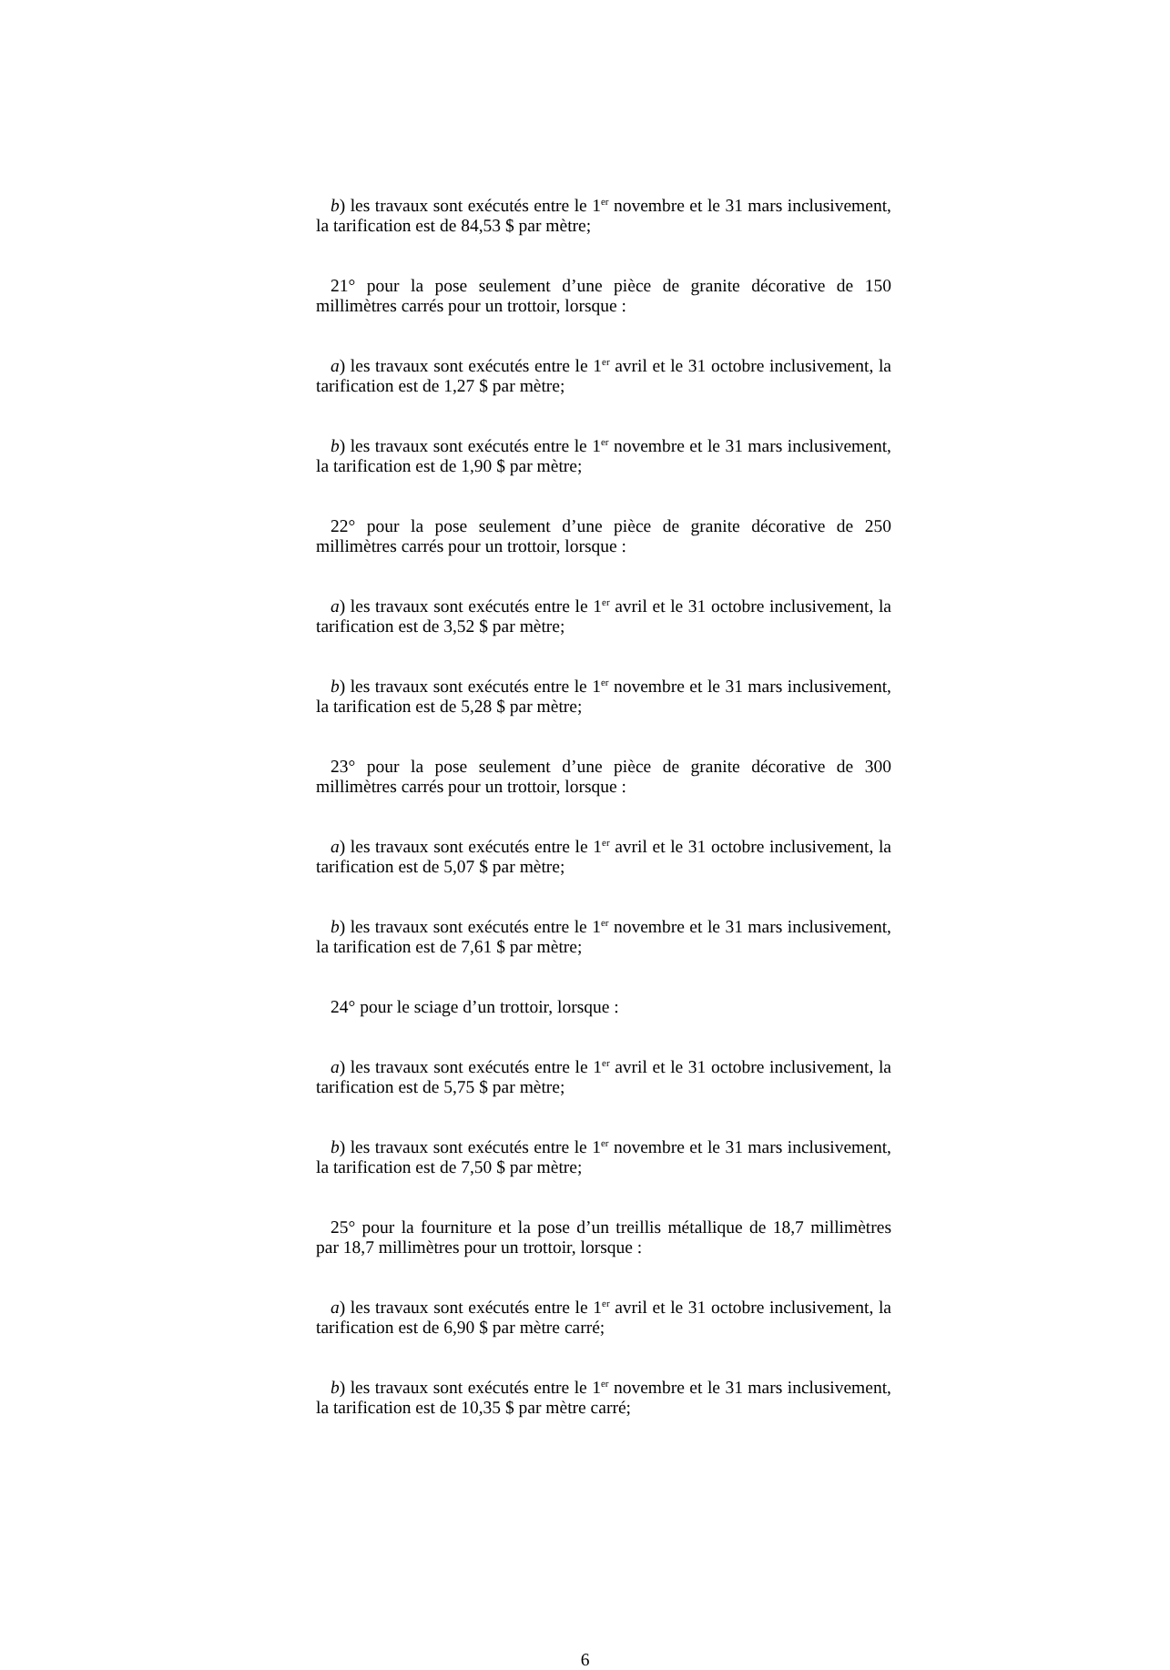b) les travaux sont exécutés entre le 1<sup>er</sup> novembre et le 31 mars inclusivement, la tarification est de 84,53 $ par mètre;
21° pour la pose seulement d’une pièce de granite décorative de 150 millimètres carrés pour un trottoir, lorsque :
a) les travaux sont exécutés entre le 1<sup>er</sup> avril et le 31 octobre inclusivement, la tarification est de 1,27 $ par mètre;
b) les travaux sont exécutés entre le 1<sup>er</sup> novembre et le 31 mars inclusivement, la tarification est de 1,90 $ par mètre;
22° pour la pose seulement d’une pièce de granite décorative de 250 millimètres carrés pour un trottoir, lorsque :
a) les travaux sont exécutés entre le 1<sup>er</sup> avril et le 31 octobre inclusivement, la tarification est de 3,52 $ par mètre;
b) les travaux sont exécutés entre le 1<sup>er</sup> novembre et le 31 mars inclusivement, la tarification est de 5,28 $ par mètre;
23° pour la pose seulement d’une pièce de granite décorative de 300 millimètres carrés pour un trottoir, lorsque :
a) les travaux sont exécutés entre le 1<sup>er</sup> avril et le 31 octobre inclusivement, la tarification est de 5,07 $ par mètre;
b) les travaux sont exécutés entre le 1<sup>er</sup> novembre et le 31 mars inclusivement, la tarification est de 7,61 $ par mètre;
24° pour le sciage d’un trottoir, lorsque :
a) les travaux sont exécutés entre le 1<sup>er</sup> avril et le 31 octobre inclusivement, la tarification est de 5,75 $ par mètre;
b) les travaux sont exécutés entre le 1<sup>er</sup> novembre et le 31 mars inclusivement, la tarification est de 7,50 $ par mètre;
25° pour la fourniture et la pose d’un treillis métallique de 18,7 millimètres par 18,7 millimètres pour un trottoir, lorsque :
a) les travaux sont exécutés entre le 1<sup>er</sup> avril et le 31 octobre inclusivement, la tarification est de 6,90 $ par mètre carré;
b) les travaux sont exécutés entre le 1<sup>er</sup> novembre et le 31 mars inclusivement, la tarification est de 10,35 $ par mètre carré;
6